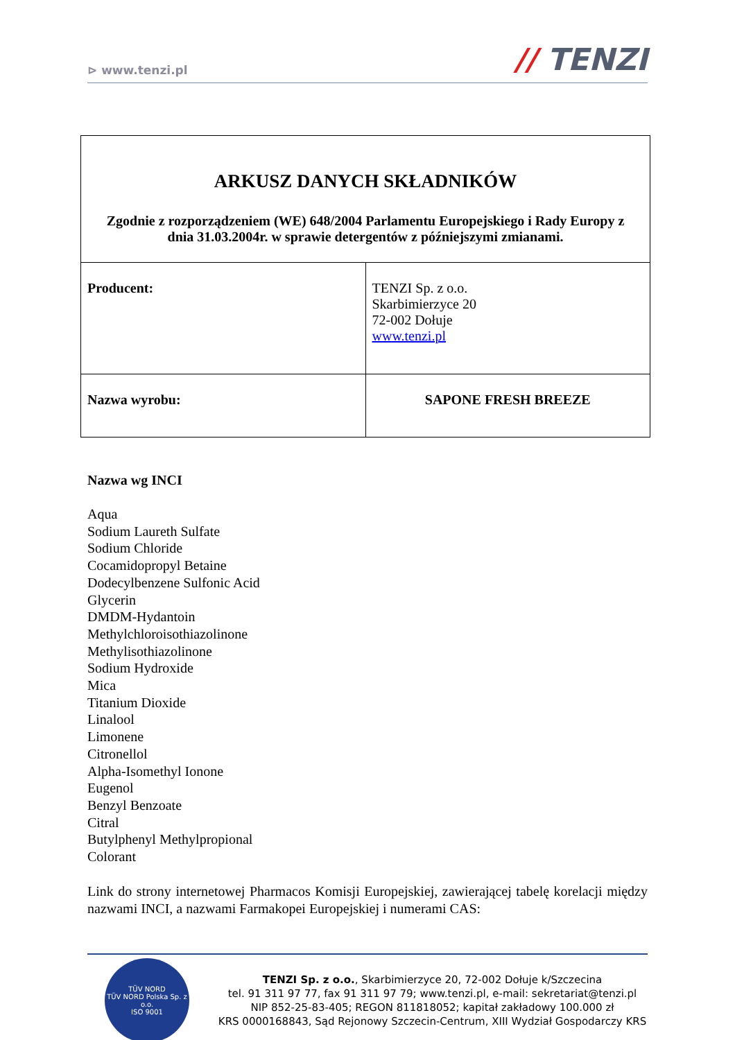⊳ www.tenzi.pl
// TENZI
| ARKUSZ DANYCH SKŁADNIKÓW Zgodnie z rozporządzeniem (WE) 648/2004 Parlamentu Europejskiego i Rady Europy z dnia 31.03.2004r. w sprawie detergentów z późniejszymi zmianami. | |
| Producent: | TENZI Sp. z o.o. Skarbimierzyce 20 72-002 Dołuje www.tenzi.pl |
| Nazwa wyrobu: | SAPONE FRESH BREEZE |
Nazwa wg INCI
Aqua
Sodium Laureth Sulfate
Sodium Chloride
Cocamidopropyl Betaine
Dodecylbenzene Sulfonic Acid
Glycerin
DMDM-Hydantoin
Methylchloroisothiazolinone
Methylisothiazolinone
Sodium Hydroxide
Mica
Titanium Dioxide
Linalool
Limonene
Citronellol
Alpha-Isomethyl Ionone
Eugenol
Benzyl Benzoate
Citral
Butylphenyl Methylpropional
Colorant
Link do strony internetowej Pharmacos Komisji Europejskiej, zawierającej tabelę korelacji między nazwami INCI, a nazwami Farmakopei Europejskiej i numerami CAS:
TÜV NORD
TÜV NORD Polska Sp. z o.o.
ISO 9001
TENZI Sp. z o.o., Skarbimierzyce 20, 72-002 Dołuje k/Szczecina
tel. 91 311 97 77, fax 91 311 97 79; www.tenzi.pl, e-mail: sekretariat@tenzi.pl
NIP 852-25-83-405; REGON 811818052; kapitał zakładowy 100.000 zł
KRS 0000168843, Sąd Rejonowy Szczecin-Centrum, XIII Wydział Gospodarczy KRS